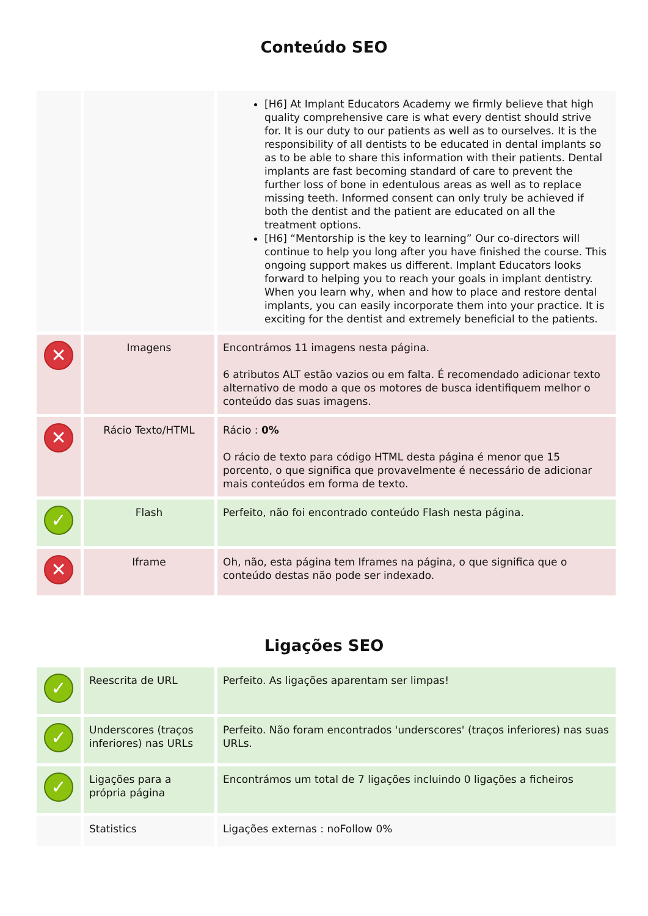Conteúdo SEO
| | | [H6] At Implant Educators Academy we firmly believe that high quality comprehensive care is what every dentist should strive for. It is our duty to our patients as well as to ourselves. It is the responsibility of all dentists to be educated in dental implants so as to be able to share this information with their patients. Dental implants are fast becoming standard of care to prevent the further loss of bone in edentulous areas as well as to replace missing teeth. Informed consent can only truly be achieved if both the dentist and the patient are educated on all the treatment options. [H6] “Mentorship is the key to learning” Our co-directors will continue to help you long after you have finished the course. This ongoing support makes us different. Implant Educators looks forward to helping you to reach your goals in implant dentistry. When you learn why, when and how to place and restore dental implants, you can easily incorporate them into your practice. It is exciting for the dentist and extremely beneficial to the patients. |
| ✕ | Imagens | Encontrámos 11 imagens nesta página. 6 atributos ALT estão vazios ou em falta. É recomendado adicionar texto alternativo de modo a que os motores de busca identifiquem melhor o conteúdo das suas imagens. |
| ✕ | Rácio Texto/HTML | Rácio : 0% O rácio de texto para código HTML desta página é menor que 15 porcento, o que significa que provavelmente é necessário de adicionar mais conteúdos em forma de texto. |
| ✓ | Flash | Perfeito, não foi encontrado conteúdo Flash nesta página. |
| ✕ | Iframe | Oh, não, esta página tem Iframes na página, o que significa que o conteúdo destas não pode ser indexado. |
Ligações SEO
| ✓ | Reescrita de URL | Perfeito. As ligações aparentam ser limpas! |
| ✓ | Underscores (traços inferiores) nas URLs | Perfeito. Não foram encontrados 'underscores' (traços inferiores) nas suas URLs. |
| ✓ | Ligações para a própria página | Encontrámos um total de 7 ligações incluindo 0 ligações a ficheiros |
| | Statistics | Ligações externas : noFollow 0% |